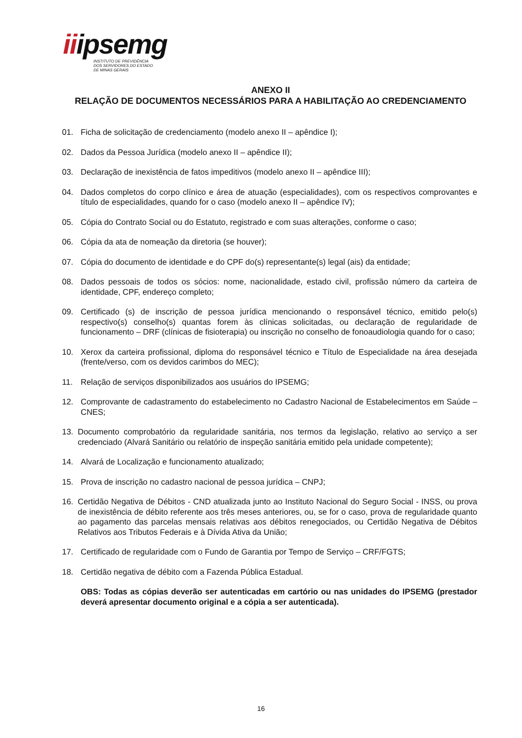iiipsemg
INSTITUTO DE PREVIDÊNCIA
DOS SERVIDORES DO ESTADO
DE MINAS GERAIS
ANEXO II
RELAÇÃO DE DOCUMENTOS NECESSÁRIOS PARA A HABILITAÇÃO AO CREDENCIAMENTO
01. Ficha de solicitação de credenciamento (modelo anexo II – apêndice I);
02. Dados da Pessoa Jurídica (modelo anexo II – apêndice II);
03. Declaração de inexistência de fatos impeditivos (modelo anexo II – apêndice III);
04. Dados completos do corpo clínico e área de atuação (especialidades), com os respectivos comprovantes e título de especialidades, quando for o caso (modelo anexo II – apêndice IV);
05. Cópia do Contrato Social ou do Estatuto, registrado e com suas alterações, conforme o caso;
06. Cópia da ata de nomeação da diretoria (se houver);
07. Cópia do documento de identidade e do CPF do(s) representante(s) legal (ais) da entidade;
08. Dados pessoais de todos os sócios: nome, nacionalidade, estado civil, profissão número da carteira de identidade, CPF, endereço completo;
09. Certificado (s) de inscrição de pessoa jurídica mencionando o responsável técnico, emitido pelo(s) respectivo(s) conselho(s) quantas forem às clínicas solicitadas, ou declaração de regularidade de funcionamento – DRF (clínicas de fisioterapia) ou inscrição no conselho de fonoaudiologia quando for o caso;
10. Xerox da carteira profissional, diploma do responsável técnico e Título de Especialidade na área desejada (frente/verso, com os devidos carimbos do MEC);
11. Relação de serviços disponibilizados aos usuários do IPSEMG;
12. Comprovante de cadastramento do estabelecimento no Cadastro Nacional de Estabelecimentos em Saúde – CNES;
13. Documento comprobatório da regularidade sanitária, nos termos da legislação, relativo ao serviço a ser credenciado (Alvará Sanitário ou relatório de inspeção sanitária emitido pela unidade competente);
14. Alvará de Localização e funcionamento atualizado;
15. Prova de inscrição no cadastro nacional de pessoa jurídica – CNPJ;
16. Certidão Negativa de Débitos - CND atualizada junto ao Instituto Nacional do Seguro Social - INSS, ou prova de inexistência de débito referente aos três meses anteriores, ou, se for o caso, prova de regularidade quanto ao pagamento das parcelas mensais relativas aos débitos renegociados, ou Certidão Negativa de Débitos Relativos aos Tributos Federais e à Dívida Ativa da União;
17. Certificado de regularidade com o Fundo de Garantia por Tempo de Serviço – CRF/FGTS;
18. Certidão negativa de débito com a Fazenda Pública Estadual.
OBS: Todas as cópias deverão ser autenticadas em cartório ou nas unidades do IPSEMG (prestador deverá apresentar documento original e a cópia a ser autenticada).
16